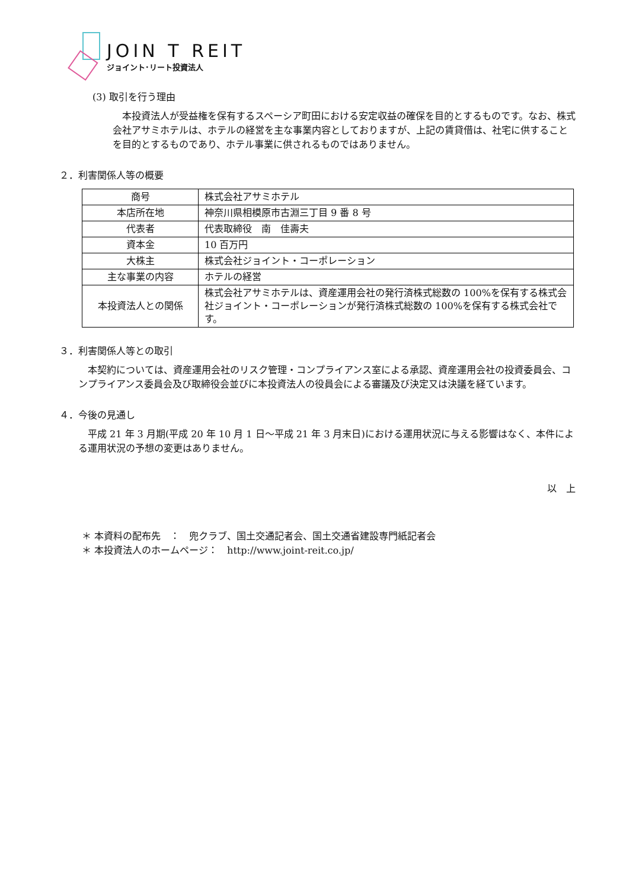JOIN T REIT
ジョイント･リート投資法人
(3) 取引を行う理由
本投資法人が受益権を保有するスペーシア町田における安定収益の確保を目的とするものです。なお、株式会社アサミホテルは、ホテルの経営を主な事業内容としておりますが、上記の賃貸借は、社宅に供することを目的とするものであり、ホテル事業に供されるものではありません。
２．利害関係人等の概要
| 商号 | 株式会社アサミホテル |
| 本店所在地 | 神奈川県相模原市古淵三丁目 9 番 8 号 |
| 代表者 | 代表取締役 南 佳壽夫 |
| 資本金 | 10 百万円 |
| 大株主 | 株式会社ジョイント・コーポレーション |
| 主な事業の内容 | ホテルの経営 |
| 本投資法人との関係 | 株式会社アサミホテルは、資産運用会社の発行済株式総数の 100%を保有する株式会社ジョイント・コーポレーションが発行済株式総数の 100%を保有する株式会社です。 |
３．利害関係人等との取引
本契約については、資産運用会社のリスク管理・コンプライアンス室による承認、資産運用会社の投資委員会、コンプライアンス委員会及び取締役会並びに本投資法人の役員会による審議及び決定又は決議を経ています。
４．今後の見通し
平成 21 年 3 月期(平成 20 年 10 月 1 日～平成 21 年 3 月末日)における運用状況に与える影響はなく、本件による運用状況の予想の変更はありません。
以　上
＊ 本資料の配布先　：　兜クラブ、国土交通記者会、国土交通省建設専門紙記者会
＊ 本投資法人のホームページ：　http://www.joint-reit.co.jp/